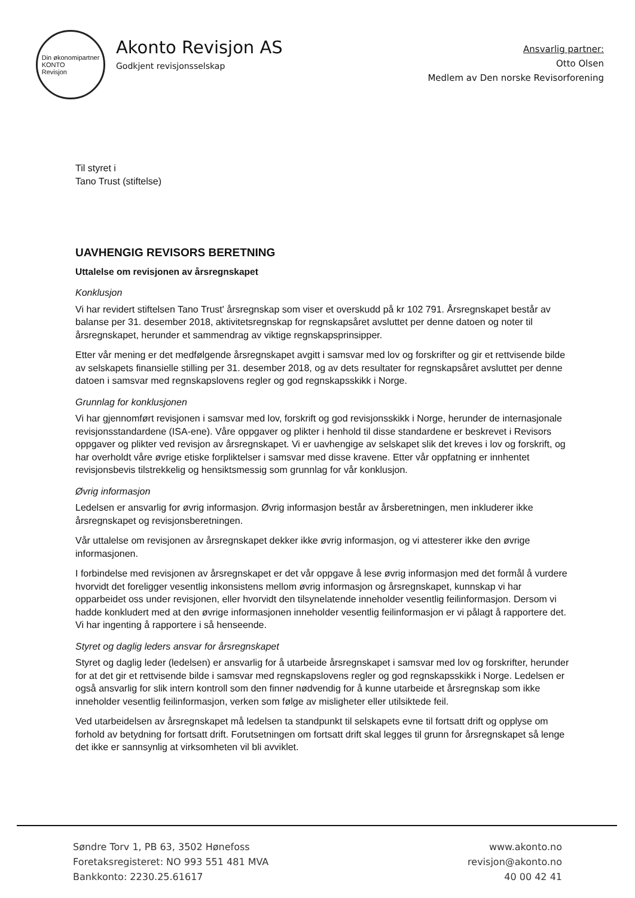Din økonomipartner
KONTO
Revisjon
Akonto Revisjon AS
Godkjent revisjonsselskap
Ansvarlig partner:
Otto Olsen
Medlem av Den norske Revisorforening
Til styret i
Tano Trust (stiftelse)
UAVHENGIG REVISORS BERETNING
Uttalelse om revisjonen av årsregnskapet
Konklusjon
Vi har revidert stiftelsen Tano Trust' årsregnskap som viser et overskudd på kr 102 791. Årsregnskapet består av balanse per 31. desember 2018, aktivitetsregnskap for regnskapsåret avsluttet per denne datoen og noter til årsregnskapet, herunder et sammendrag av viktige regnskapsprinsipper.
Etter vår mening er det medfølgende årsregnskapet avgitt i samsvar med lov og forskrifter og gir et rettvisende bilde av selskapets finansielle stilling per 31. desember 2018, og av dets resultater for regnskapsåret avsluttet per denne datoen i samsvar med regnskapslovens regler og god regnskapsskikk i Norge.
Grunnlag for konklusjonen
Vi har gjennomført revisjonen i samsvar med lov, forskrift og god revisjonsskikk i Norge, herunder de internasjonale revisjonsstandardene (ISA-ene). Våre oppgaver og plikter i henhold til disse standardene er beskrevet i Revisors oppgaver og plikter ved revisjon av årsregnskapet. Vi er uavhengige av selskapet slik det kreves i lov og forskrift, og har overholdt våre øvrige etiske forpliktelser i samsvar med disse kravene. Etter vår oppfatning er innhentet revisjonsbevis tilstrekkelig og hensiktsmessig som grunnlag for vår konklusjon.
Øvrig informasjon
Ledelsen er ansvarlig for øvrig informasjon. Øvrig informasjon består av årsberetningen, men inkluderer ikke årsregnskapet og revisjonsberetningen.
Vår uttalelse om revisjonen av årsregnskapet dekker ikke øvrig informasjon, og vi attesterer ikke den øvrige informasjonen.
I forbindelse med revisjonen av årsregnskapet er det vår oppgave å lese øvrig informasjon med det formål å vurdere hvorvidt det foreligger vesentlig inkonsistens mellom øvrig informasjon og årsregnskapet, kunnskap vi har opparbeidet oss under revisjonen, eller hvorvidt den tilsynelatende inneholder vesentlig feilinformasjon. Dersom vi hadde konkludert med at den øvrige informasjonen inneholder vesentlig feilinformasjon er vi pålagt å rapportere det. Vi har ingenting å rapportere i så henseende.
Styret og daglig leders ansvar for årsregnskapet
Styret og daglig leder (ledelsen) er ansvarlig for å utarbeide årsregnskapet i samsvar med lov og forskrifter, herunder for at det gir et rettvisende bilde i samsvar med regnskapslovens regler og god regnskapsskikk i Norge. Ledelsen er også ansvarlig for slik intern kontroll som den finner nødvendig for å kunne utarbeide et årsregnskap som ikke inneholder vesentlig feilinformasjon, verken som følge av misligheter eller utilsiktede feil.
Ved utarbeidelsen av årsregnskapet må ledelsen ta standpunkt til selskapets evne til fortsatt drift og opplyse om forhold av betydning for fortsatt drift. Forutsetningen om fortsatt drift skal legges til grunn for årsregnskapet så lenge det ikke er sannsynlig at virksomheten vil bli avviklet.
Søndre Torv 1, PB 63, 3502 Hønefoss
Foretaksregisteret: NO 993 551 481 MVA
Bankkonto: 2230.25.61617
www.akonto.no
revisjon@akonto.no
40 00 42 41